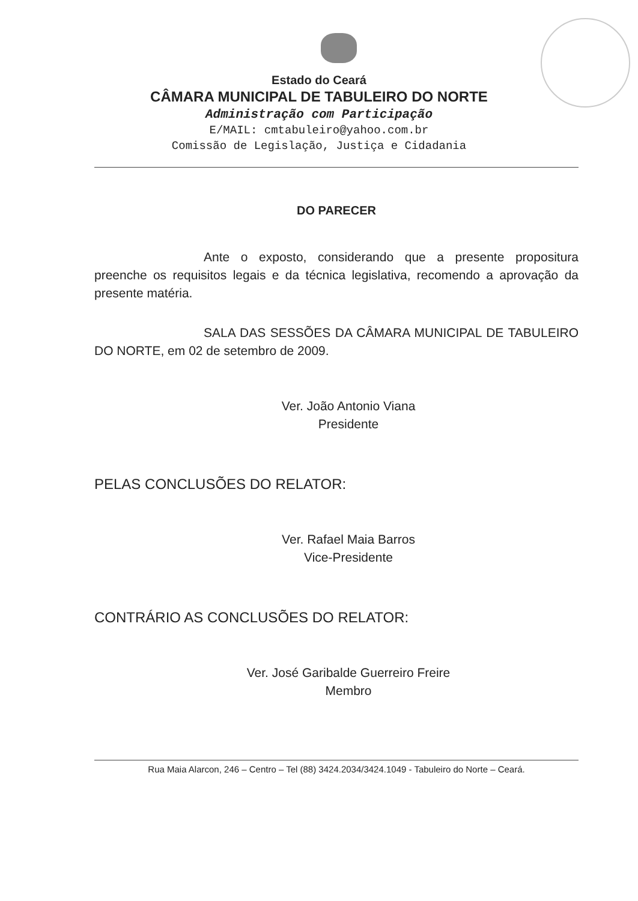Estado do Ceará
CÂMARA MUNICIPAL DE TABULEIRO DO NORTE
Administração com Participação
E/MAIL: cmtabuleiro@yahoo.com.br
Comissão de Legislação, Justiça e Cidadania
DO PARECER
Ante o exposto, considerando que a presente propositura preenche os requisitos legais e da técnica legislativa, recomendo a aprovação da presente matéria.
SALA DAS SESSÕES DA CÂMARA MUNICIPAL DE TABULEIRO DO NORTE, em 02 de setembro de 2009.
Ver. João Antonio Viana
Presidente
PELAS CONCLUSÕES DO RELATOR:
Ver. Rafael Maia Barros
Vice-Presidente
CONTRÁRIO AS CONCLUSÕES DO RELATOR:
Ver. José Garibalde Guerreiro Freire
Membro
Rua Maia Alarcon, 246 – Centro – Tel (88) 3424.2034/3424.1049 - Tabuleiro do Norte – Ceará.